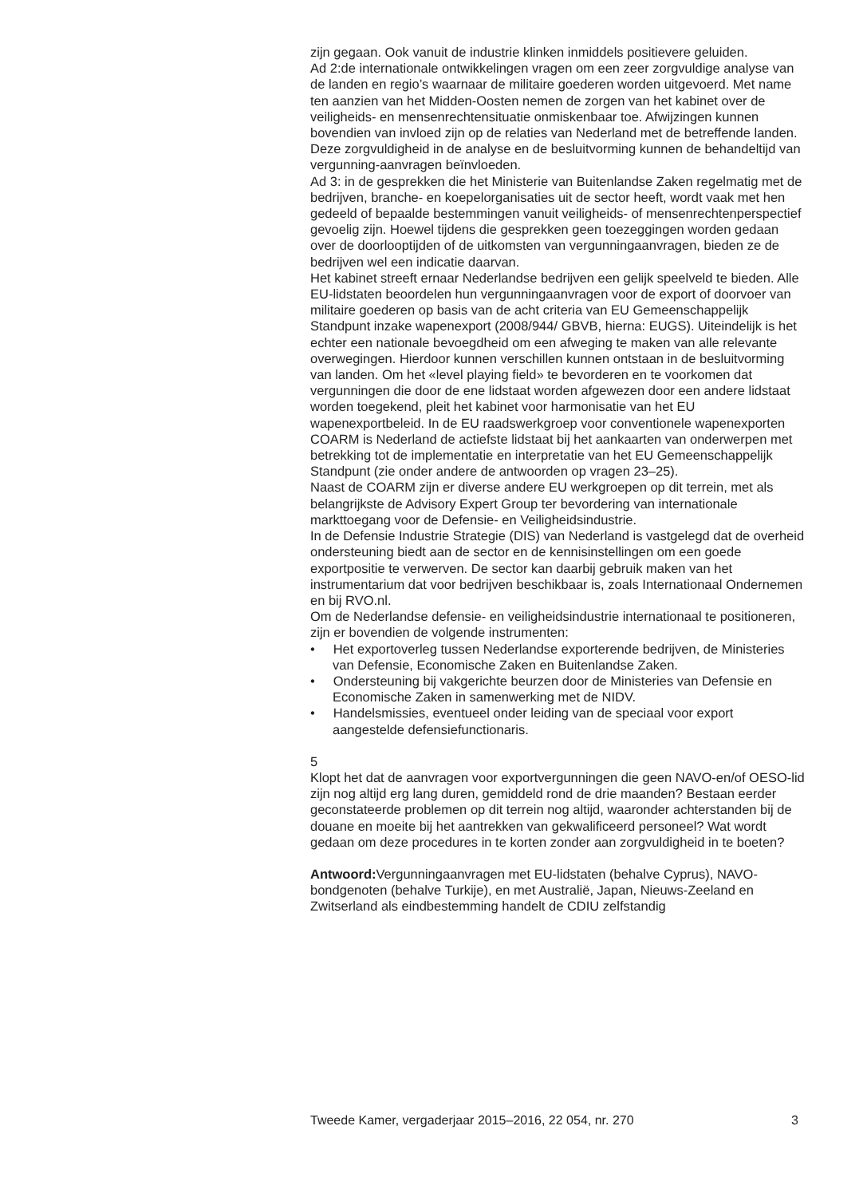zijn gegaan. Ook vanuit de industrie klinken inmiddels positievere geluiden.
Ad 2:de internationale ontwikkelingen vragen om een zeer zorgvuldige analyse van de landen en regio’s waarnaar de militaire goederen worden uitgevoerd. Met name ten aanzien van het Midden-Oosten nemen de zorgen van het kabinet over de veiligheids- en mensenrechtensituatie onmiskenbaar toe. Afwijzingen kunnen bovendien van invloed zijn op de relaties van Nederland met de betreffende landen. Deze zorgvuldigheid in de analyse en de besluitvorming kunnen de behandeltijd van vergunning-aanvragen beïnvloeden.
Ad 3: in de gesprekken die het Ministerie van Buitenlandse Zaken regelmatig met de bedrijven, branche- en koepelorganisaties uit de sector heeft, wordt vaak met hen gedeeld of bepaalde bestemmingen vanuit veiligheids- of mensenrechtenperspectief gevoelig zijn. Hoewel tijdens die gesprekken geen toezeggingen worden gedaan over de doorlooptijden of de uitkomsten van vergunningaanvragen, bieden ze de bedrijven wel een indicatie daarvan.
Het kabinet streeft ernaar Nederlandse bedrijven een gelijk speelveld te bieden. Alle EU-lidstaten beoordelen hun vergunningaanvragen voor de export of doorvoer van militaire goederen op basis van de acht criteria van EU Gemeenschappelijk Standpunt inzake wapenexport (2008/944/ GBVB, hierna: EUGS). Uiteindelijk is het echter een nationale bevoegdheid om een afweging te maken van alle relevante overwegingen. Hierdoor kunnen verschillen kunnen ontstaan in de besluitvorming van landen. Om het «level playing field» te bevorderen en te voorkomen dat vergunningen die door de ene lidstaat worden afgewezen door een andere lidstaat worden toegekend, pleit het kabinet voor harmonisatie van het EU wapenexportbeleid. In de EU raadswerkgroep voor conventionele wapenexporten COARM is Nederland de actiefste lidstaat bij het aankaarten van onderwerpen met betrekking tot de implementatie en interpretatie van het EU Gemeenschappelijk Standpunt (zie onder andere de antwoorden op vragen 23–25).
Naast de COARM zijn er diverse andere EU werkgroepen op dit terrein, met als belangrijkste de Advisory Expert Group ter bevordering van internationale markttoegang voor de Defensie- en Veiligheidsindustrie.
In de Defensie Industrie Strategie (DIS) van Nederland is vastgelegd dat de overheid ondersteuning biedt aan de sector en de kennisinstellingen om een goede exportpositie te verwerven. De sector kan daarbij gebruik maken van het instrumentarium dat voor bedrijven beschikbaar is, zoals Internationaal Ondernemen en bij RVO.nl.
Om de Nederlandse defensie- en veiligheidsindustrie internationaal te positioneren, zijn er bovendien de volgende instrumenten:
• Het exportoverleg tussen Nederlandse exporterende bedrijven, de Ministeries van Defensie, Economische Zaken en Buitenlandse Zaken.
• Ondersteuning bij vakgerichte beurzen door de Ministeries van Defensie en Economische Zaken in samenwerking met de NIDV.
• Handelsmissies, eventueel onder leiding van de speciaal voor export aangestelde defensiefunctionaris.
5
Klopt het dat de aanvragen voor exportvergunningen die geen NAVO-en/of OESO-lid zijn nog altijd erg lang duren, gemiddeld rond de drie maanden? Bestaan eerder geconstateerde problemen op dit terrein nog altijd, waaronder achterstanden bij de douane en moeite bij het aantrekken van gekwalificeerd personeel? Wat wordt gedaan om deze procedures in te korten zonder aan zorgvuldigheid in te boeten?
Antwoord: Vergunningaanvragen met EU-lidstaten (behalve Cyprus), NAVO-bondgenoten (behalve Turkije), en met Australië, Japan, Nieuws-Zeeland en Zwitserland als eindbestemming handelt de CDIU zelfstandig
Tweede Kamer, vergaderjaar 2015–2016, 22 054, nr. 270 3